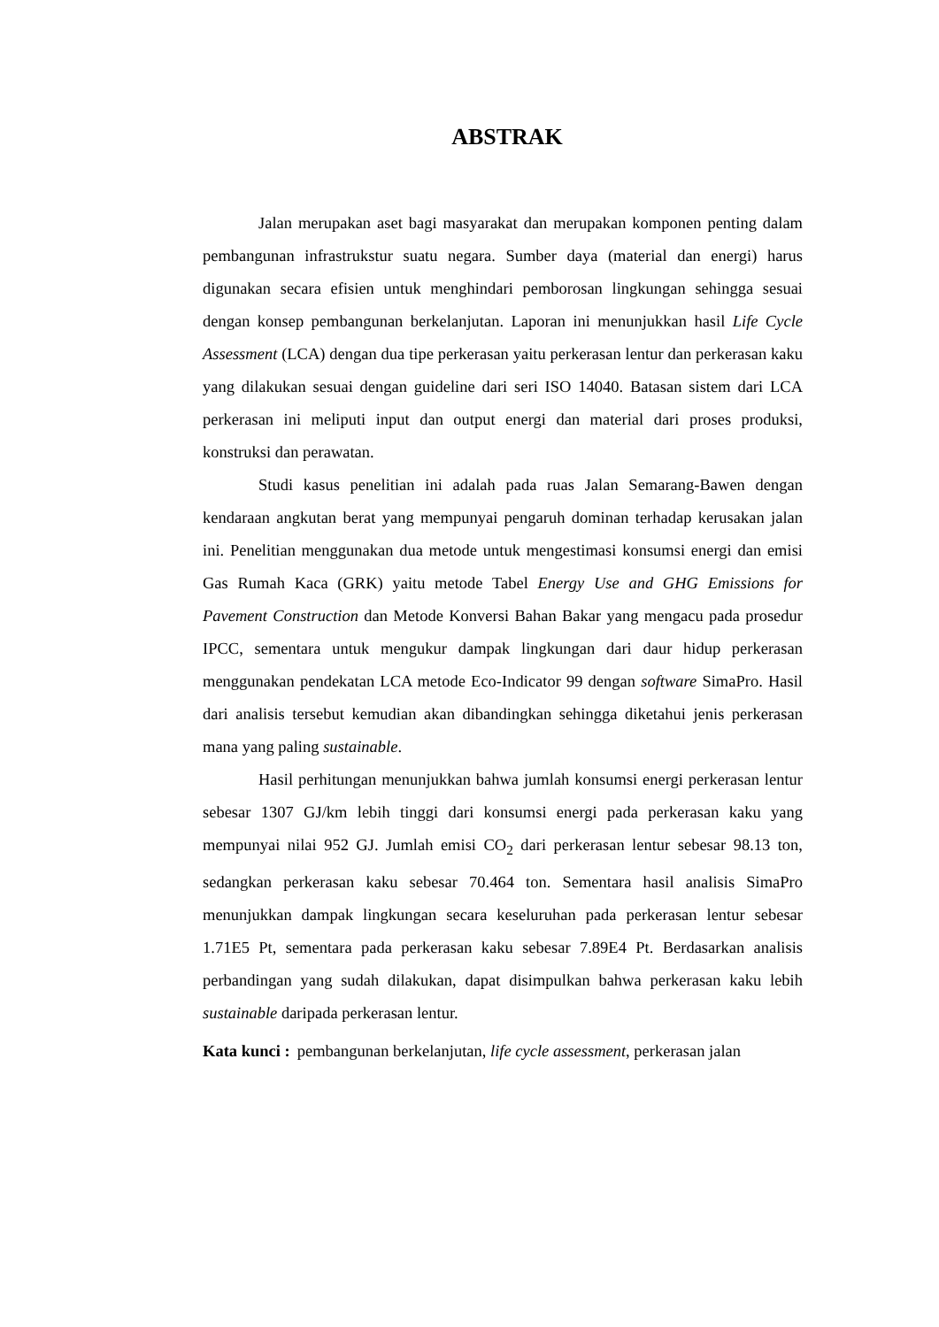ABSTRAK
Jalan merupakan aset bagi masyarakat dan merupakan komponen penting dalam pembangunan infrastrukstur suatu negara. Sumber daya (material dan energi) harus digunakan secara efisien untuk menghindari pemborosan lingkungan sehingga sesuai dengan konsep pembangunan berkelanjutan. Laporan ini menunjukkan hasil Life Cycle Assessment (LCA) dengan dua tipe perkerasan yaitu perkerasan lentur dan perkerasan kaku yang dilakukan sesuai dengan guideline dari seri ISO 14040. Batasan sistem dari LCA perkerasan ini meliputi input dan output energi dan material dari proses produksi, konstruksi dan perawatan.
Studi kasus penelitian ini adalah pada ruas Jalan Semarang-Bawen dengan kendaraan angkutan berat yang mempunyai pengaruh dominan terhadap kerusakan jalan ini. Penelitian menggunakan dua metode untuk mengestimasi konsumsi energi dan emisi Gas Rumah Kaca (GRK) yaitu metode Tabel Energy Use and GHG Emissions for Pavement Construction dan Metode Konversi Bahan Bakar yang mengacu pada prosedur IPCC, sementara untuk mengukur dampak lingkungan dari daur hidup perkerasan menggunakan pendekatan LCA metode Eco-Indicator 99 dengan software SimaPro. Hasil dari analisis tersebut kemudian akan dibandingkan sehingga diketahui jenis perkerasan mana yang paling sustainable.
Hasil perhitungan menunjukkan bahwa jumlah konsumsi energi perkerasan lentur sebesar 1307 GJ/km lebih tinggi dari konsumsi energi pada perkerasan kaku yang mempunyai nilai 952 GJ. Jumlah emisi CO<sub>2</sub> dari perkerasan lentur sebesar 98.13 ton, sedangkan perkerasan kaku sebesar 70.464 ton. Sementara hasil analisis SimaPro menunjukkan dampak lingkungan secara keseluruhan pada perkerasan lentur sebesar 1.71E5 Pt, sementara pada perkerasan kaku sebesar 7.89E4 Pt. Berdasarkan analisis perbandingan yang sudah dilakukan, dapat disimpulkan bahwa perkerasan kaku lebih sustainable daripada perkerasan lentur.
Kata kunci : pembangunan berkelanjutan, life cycle assessment, perkerasan jalan